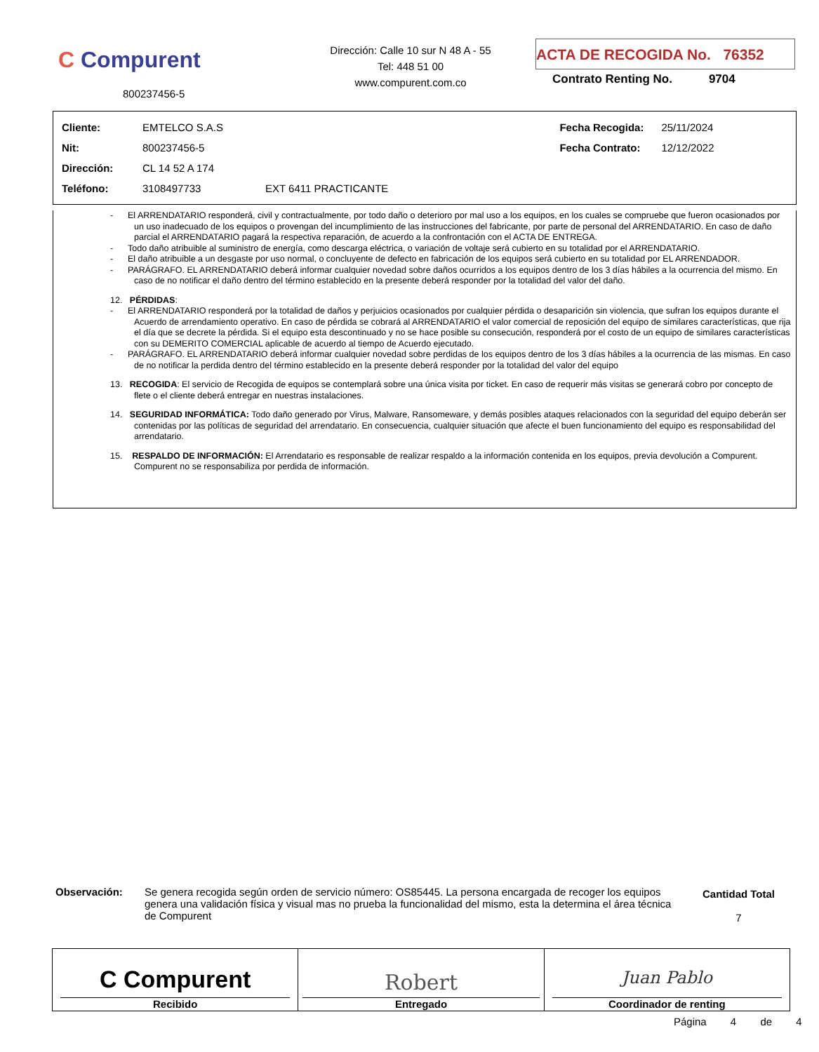C Compurent
800237456-5
Dirección: Calle 10 sur N 48 A - 55
Tel: 448 51 00
www.compurent.com.co
ACTA DE RECOGIDA No. 76352
Contrato Renting No. 9704
| Cliente: | EMTELCO S.A.S | | Fecha Recogida: | 25/11/2024 |
| Nit: | 800237456-5 | | Fecha Contrato: | 12/12/2022 |
| Dirección: | CL 14 52 A 174 | | | |
| Teléfono: | 3108497733 | EXT 6411 PRACTICANTE | | |
- El ARRENDATARIO responderá, civil y contractualmente, por todo daño o deterioro por mal uso a los equipos, en los cuales se compruebe que fueron ocasionados por un uso inadecuado de los equipos o provengan del incumplimiento de las instrucciones del fabricante, por parte de personal del ARRENDATARIO. En caso de daño parcial el ARRENDATARIO pagará la respectiva reparación, de acuerdo a la confrontación con el ACTA DE ENTREGA.
- Todo daño atribuible al suministro de energía, como descarga eléctrica, o variación de voltaje será cubierto en su totalidad por el ARRENDATARIO.
- El daño atribuible a un desgaste por uso normal, o concluyente de defecto en fabricación de los equipos será cubierto en su totalidad por EL ARRENDADOR.
- PARÁGRAFO. EL ARRENDATARIO deberá informar cualquier novedad sobre daños ocurridos a los equipos dentro de los 3 días hábiles a la ocurrencia del mismo. En caso de no notificar el daño dentro del término establecido en la presente deberá responder por la totalidad del valor del daño.
12. PÉRDIDAS:
- El ARRENDATARIO responderá por la totalidad de daños y perjuicios ocasionados por cualquier pérdida o desaparición sin violencia, que sufran los equipos durante el Acuerdo de arrendamiento operativo. En caso de pérdida se cobrará al ARRENDATARIO el valor comercial de reposición del equipo de similares características, que rija el día que se decrete la pérdida. Si el equipo esta descontinuado y no se hace posible su consecución, responderá por el costo de un equipo de similares características con su DEMERITO COMERCIAL aplicable de acuerdo al tiempo de Acuerdo ejecutado.
- PARÁGRAFO. EL ARRENDATARIO deberá informar cualquier novedad sobre perdidas de los equipos dentro de los 3 días hábiles a la ocurrencia de las mismas. En caso de no notificar la perdida dentro del término establecido en la presente deberá responder por la totalidad del valor del equipo
13. RECOGIDA: El servicio de Recogida de equipos se contemplará sobre una única visita por ticket. En caso de requerir más visitas se generará cobro por concepto de flete o el cliente deberá entregar en nuestras instalaciones.
14. SEGURIDAD INFORMÁTICA: Todo daño generado por Virus, Malware, Ransomeware, y demás posibles ataques relacionados con la seguridad del equipo deberán ser contenidas por las políticas de seguridad del arrendatario. En consecuencia, cualquier situación que afecte el buen funcionamiento del equipo es responsabilidad del arrendatario.
15. RESPALDO DE INFORMACIÓN: El Arrendatario es responsable de realizar respaldo a la información contenida en los equipos, previa devolución a Compurent. Compurent no se responsabiliza por perdida de información.
| Observación: | Se genera recogida según orden de servicio número: OS85445. La persona encargada de recoger los equipos genera una validación física y visual mas no prueba la funcionalidad del mismo, esta la determina el área técnica de Compurent | Cantidad Total 7 |
| C Compurent Recibido | Robert Entregado | Juan Pablo Coordinador de renting |
Página 4 de 4